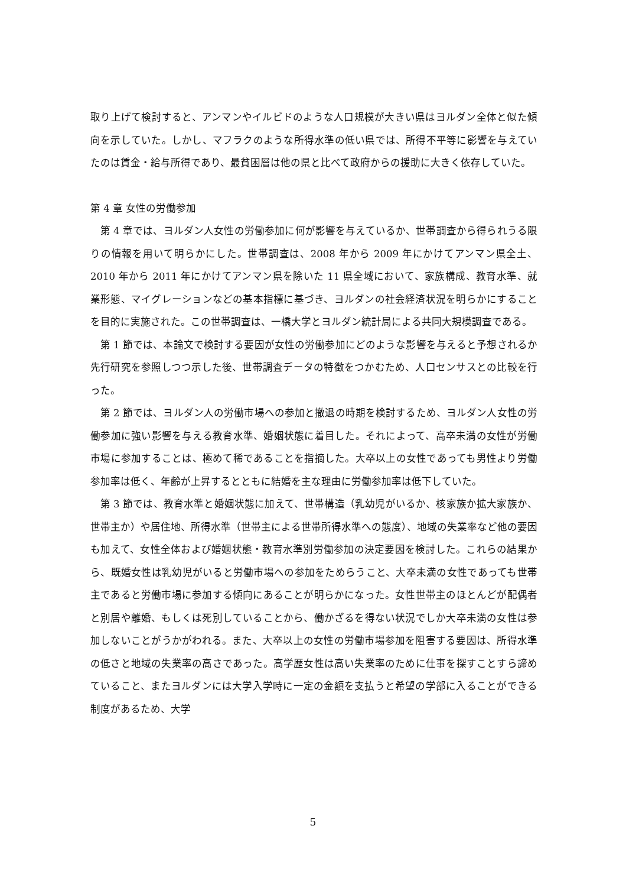取り上げて検討すると、アンマンやイルビドのような人口規模が大きい県はヨルダン全体と似た傾向を示していた。しかし、マフラクのような所得水準の低い県では、所得不平等に影響を与えていたのは賃金・給与所得であり、最貧困層は他の県と比べて政府からの援助に大きく依存していた。
第 4 章 女性の労働参加
第 4 章では、ヨルダン人女性の労働参加に何が影響を与えているか、世帯調査から得られうる限りの情報を用いて明らかにした。世帯調査は、2008 年から 2009 年にかけてアンマン県全土、2010 年から 2011 年にかけてアンマン県を除いた 11 県全域において、家族構成、教育水準、就業形態、マイグレーションなどの基本指標に基づき、ヨルダンの社会経済状況を明らかにすることを目的に実施された。この世帯調査は、一橋大学とヨルダン統計局による共同大規模調査である。
第 1 節では、本論文で検討する要因が女性の労働参加にどのような影響を与えると予想されるか先行研究を参照しつつ示した後、世帯調査データの特徴をつかむため、人口センサスとの比較を行った。
第 2 節では、ヨルダン人の労働市場への参加と撤退の時期を検討するため、ヨルダン人女性の労働参加に強い影響を与える教育水準、婚姻状態に着目した。それによって、高卒未満の女性が労働市場に参加することは、極めて稀であることを指摘した。大卒以上の女性であっても男性より労働参加率は低く、年齢が上昇するとともに結婚を主な理由に労働参加率は低下していた。
第 3 節では、教育水準と婚姻状態に加えて、世帯構造（乳幼児がいるか、核家族か拡大家族か、世帯主か）や居住地、所得水準（世帯主による世帯所得水準への態度）、地域の失業率など他の要因も加えて、女性全体および婚姻状態・教育水準別労働参加の決定要因を検討した。これらの結果から、既婚女性は乳幼児がいると労働市場への参加をためらうこと、大卒未満の女性であっても世帯主であると労働市場に参加する傾向にあることが明らかになった。女性世帯主のほとんどが配偶者と別居や離婚、もしくは死別していることから、働かざるを得ない状況でしか大卒未満の女性は参加しないことがうかがわれる。また、大卒以上の女性の労働市場参加を阻害する要因は、所得水準の低さと地域の失業率の高さであった。高学歴女性は高い失業率のために仕事を探すことすら諦めていること、またヨルダンには大学入学時に一定の金額を支払うと希望の学部に入ることができる制度があるため、大学
5